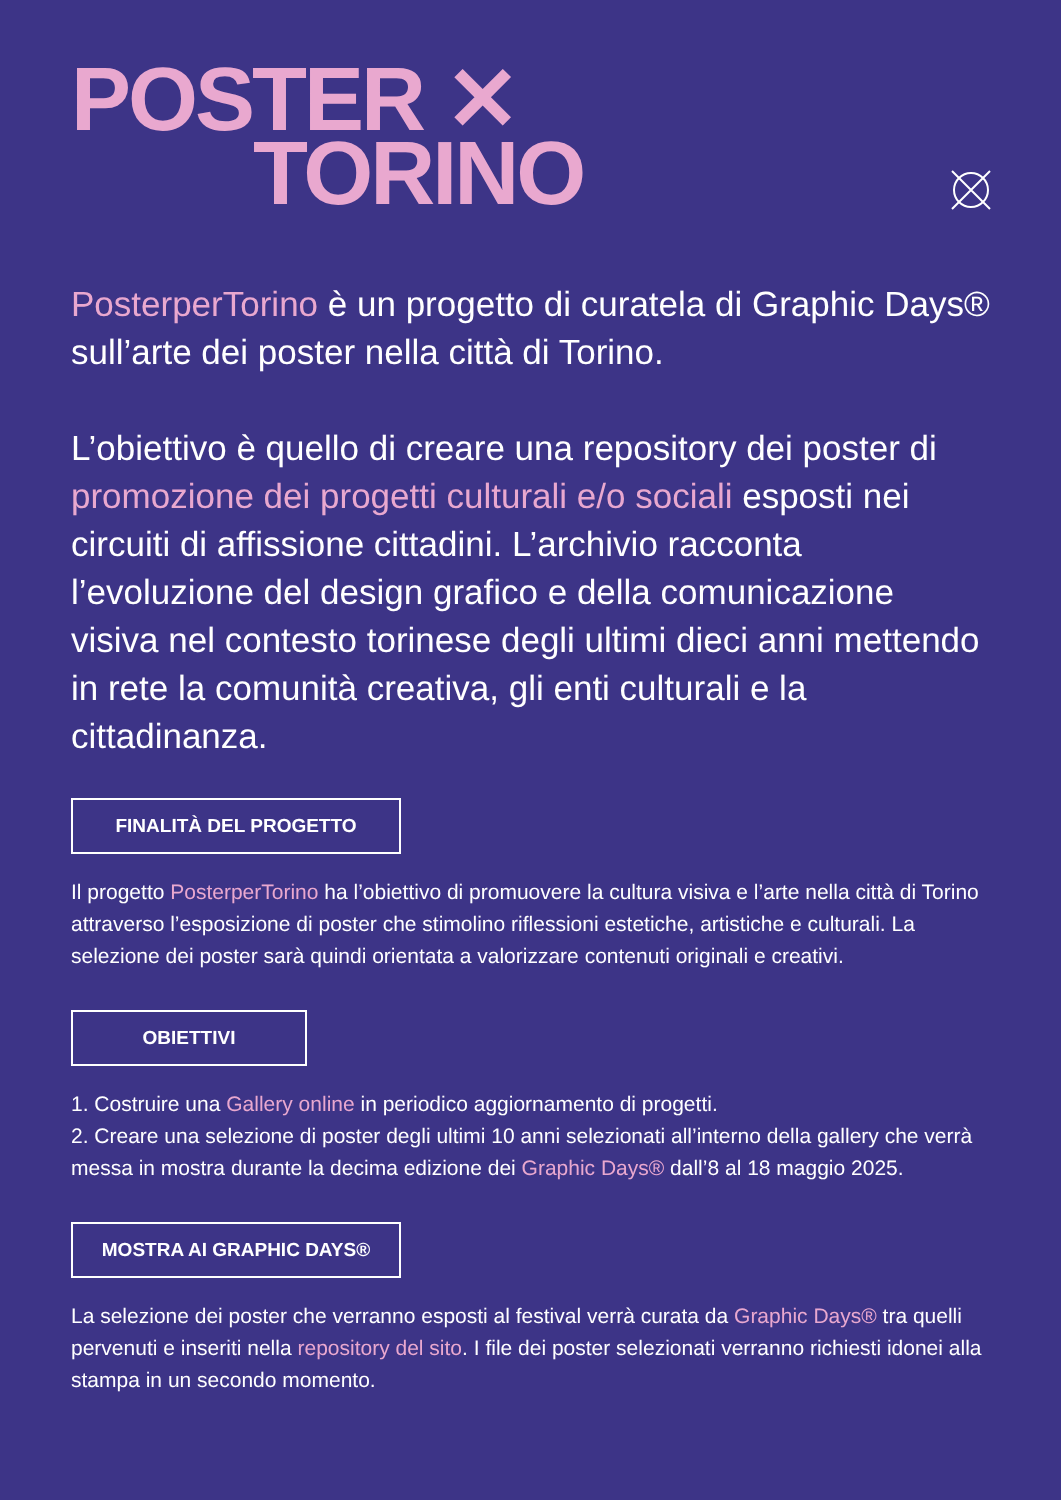POSTER ✕
TORINO
PosterperTorino è un progetto di curatela di Graphic Days® sull’arte dei poster nella città di Torino.
L’obiettivo è quello di creare una repository dei poster di promozione dei progetti culturali e/o sociali esposti nei circuiti di affissione cittadini. L’archivio racconta l’evoluzione del design grafico e della comunicazione visiva nel contesto torinese degli ultimi dieci anni mettendo in rete la comunità creativa, gli enti culturali e la cittadinanza.
FINALITÀ DEL PROGETTO
Il progetto PosterperTorino ha l’obiettivo di promuovere la cultura visiva e l’arte nella città di Torino attraverso l’esposizione di poster che stimolino riflessioni estetiche, artistiche e culturali. La selezione dei poster sarà quindi orientata a valorizzare contenuti originali e creativi.
OBIETTIVI
1. Costruire una Gallery online in periodico aggiornamento di progetti.
2. Creare una selezione di poster degli ultimi 10 anni selezionati all’interno della gallery che verrà messa in mostra durante la decima edizione dei Graphic Days® dall’8 al 18 maggio 2025.
MOSTRA AI GRAPHIC DAYS®
La selezione dei poster che verranno esposti al festival verrà curata da Graphic Days® tra quelli pervenuti e inseriti nella repository del sito. I file dei poster selezionati verranno richiesti idonei alla stampa in un secondo momento.